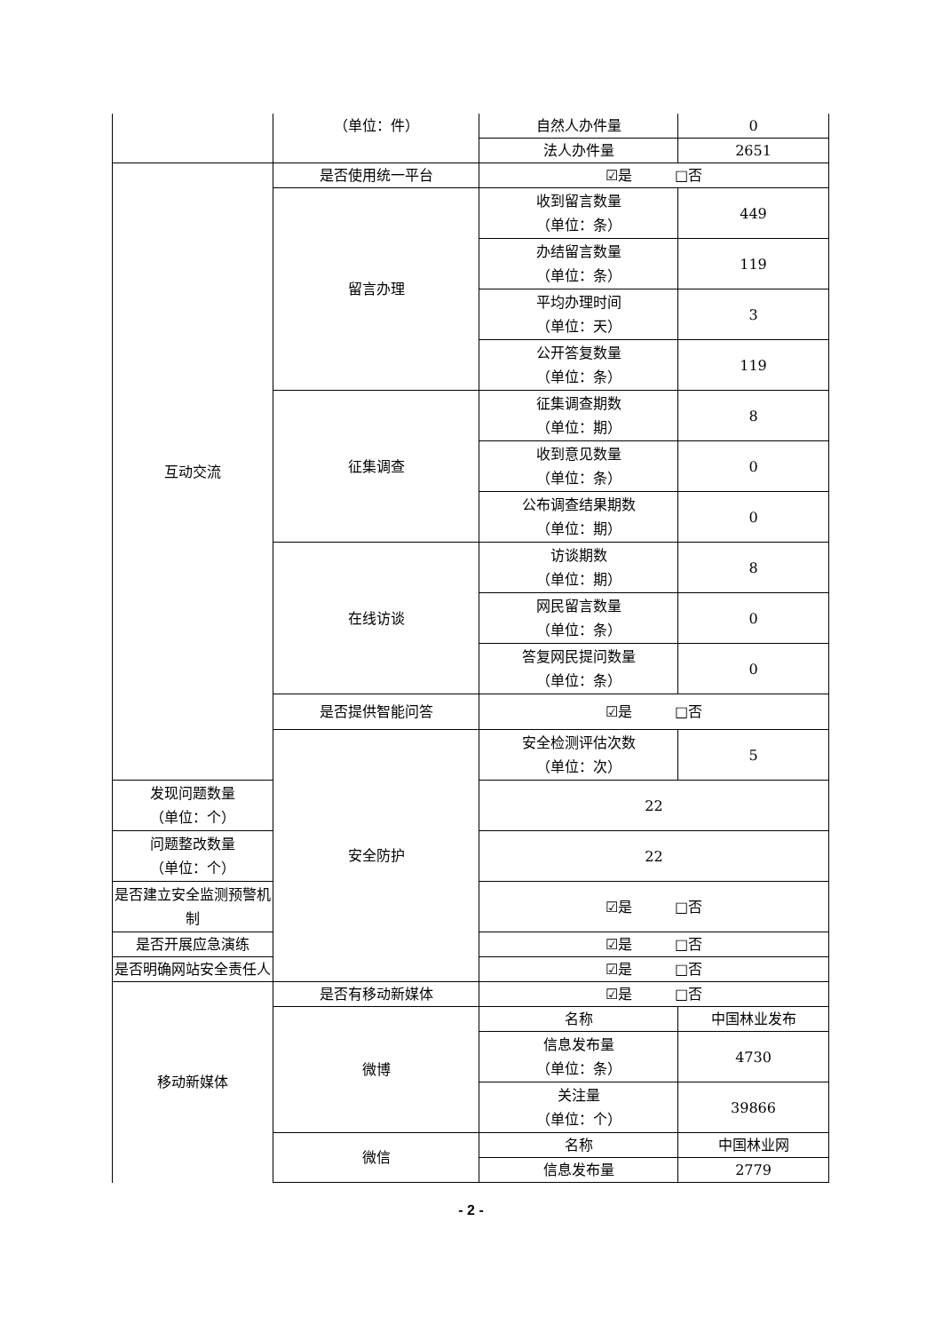| | （单位：件） | 自然人办件量 | 0 |
| | | 法人办件量 | 2651 |
| 互动交流 | 是否使用统一平台 | ☑是 □否 | |
| | 留言办理 | 收到留言数量 （单位：条） | 449 |
| | | 办结留言数量 （单位：条） | 119 |
| | | 平均办理时间 （单位：天） | 3 |
| | | 公开答复数量 （单位：条） | 119 |
| | 征集调查 | 征集调查期数 （单位：期） | 8 |
| | | 收到意见数量 （单位：条） | 0 |
| | | 公布调查结果期数 （单位：期） | 0 |
| | 在线访谈 | 访谈期数 （单位：期） | 8 |
| | | 网民留言数量 （单位：条） | 0 |
| | | 答复网民提问数量 （单位：条） | 0 |
| | 是否提供智能问答 | ☑是 □否 | |
| | 安全防护 | 安全检测评估次数 （单位：次） | 5 |
| 发现问题数量 （单位：个） | | 22 | |
| 问题整改数量 （单位：个） | | 22 | |
| 是否建立安全监测预警机 制 | | ☑是 □否 | |
| 是否开展应急演练 | | ☑是 □否 | |
| 是否明确网站安全责任人 | | ☑是 □否 | |
| 移动新媒体 | 是否有移动新媒体 | ☑是 □否 | |
| | 微博 | 名称 | 中国林业发布 |
| | | 信息发布量 （单位：条） | 4730 |
| | | 关注量 （单位：个） | 39866 |
| | 微信 | 名称 | 中国林业网 |
| | | 信息发布量 | 2779 |
- 2 -